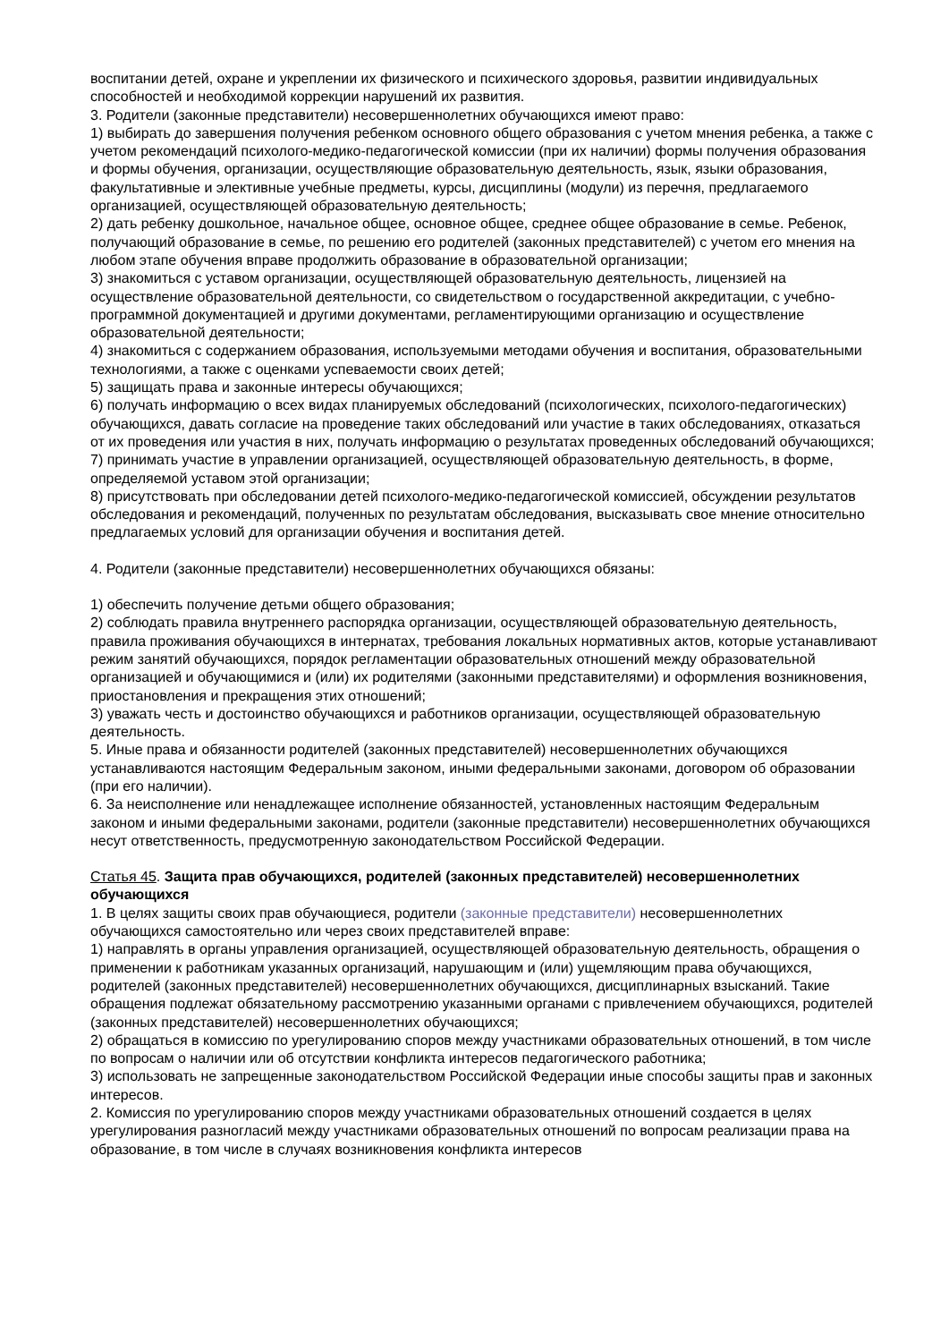воспитании детей, охране и укреплении их физического и психического здоровья, развитии индивидуальных способностей и необходимой коррекции нарушений их развития.
3. Родители (законные представители) несовершеннолетних обучающихся имеют право:
1) выбирать до завершения получения ребенком основного общего образования с учетом мнения ребенка, а также с учетом рекомендаций психолого-медико-педагогической комиссии (при их наличии) формы получения образования и формы обучения, организации, осуществляющие образовательную деятельность, язык, языки образования, факультативные и элективные учебные предметы, курсы, дисциплины (модули) из перечня, предлагаемого организацией, осуществляющей образовательную деятельность;
2) дать ребенку дошкольное, начальное общее, основное общее, среднее общее образование в семье. Ребенок, получающий образование в семье, по решению его родителей (законных представителей) с учетом его мнения на любом этапе обучения вправе продолжить образование в образовательной организации;
3) знакомиться с уставом организации, осуществляющей образовательную деятельность, лицензией на осуществление образовательной деятельности, со свидетельством о государственной аккредитации, с учебно-программной документацией и другими документами, регламентирующими организацию и осуществление образовательной деятельности;
4) знакомиться с содержанием образования, используемыми методами обучения и воспитания, образовательными технологиями, а также с оценками успеваемости своих детей;
5) защищать права и законные интересы обучающихся;
6) получать информацию о всех видах планируемых обследований (психологических, психолого-педагогических) обучающихся, давать согласие на проведение таких обследований или участие в таких обследованиях, отказаться от их проведения или участия в них, получать информацию о результатах проведенных обследований обучающихся;
7) принимать участие в управлении организацией, осуществляющей образовательную деятельность, в форме, определяемой уставом этой организации;
8) присутствовать при обследовании детей психолого-медико-педагогической комиссией, обсуждении результатов обследования и рекомендаций, полученных по результатам обследования, высказывать свое мнение относительно предлагаемых условий для организации обучения и воспитания детей.
4. Родители (законные представители) несовершеннолетних обучающихся обязаны:
1) обеспечить получение детьми общего образования;
2) соблюдать правила внутреннего распорядка организации, осуществляющей образовательную деятельность, правила проживания обучающихся в интернатах, требования локальных нормативных актов, которые устанавливают режим занятий обучающихся, порядок регламентации образовательных отношений между образовательной организацией и обучающимися и (или) их родителями (законными представителями) и оформления возникновения, приостановления и прекращения этих отношений;
3) уважать честь и достоинство обучающихся и работников организации, осуществляющей образовательную деятельность.
5. Иные права и обязанности родителей (законных представителей) несовершеннолетних обучающихся устанавливаются настоящим Федеральным законом, иными федеральными законами, договором об образовании (при его наличии).
6. За неисполнение или ненадлежащее исполнение обязанностей, установленных настоящим Федеральным законом и иными федеральными законами, родители (законные представители) несовершеннолетних обучающихся несут ответственность, предусмотренную законодательством Российской Федерации.
Статья 45. Защита прав обучающихся, родителей (законных представителей) несовершеннолетних обучающихся
1. В целях защиты своих прав обучающиеся, родители (законные представители) несовершеннолетних обучающихся самостоятельно или через своих представителей вправе:
1) направлять в органы управления организацией, осуществляющей образовательную деятельность, обращения о применении к работникам указанных организаций, нарушающим и (или) ущемляющим права обучающихся, родителей (законных представителей) несовершеннолетних обучающихся, дисциплинарных взысканий. Такие обращения подлежат обязательному рассмотрению указанными органами с привлечением обучающихся, родителей (законных представителей) несовершеннолетних обучающихся;
2) обращаться в комиссию по урегулированию споров между участниками образовательных отношений, в том числе по вопросам о наличии или об отсутствии конфликта интересов педагогического работника;
3) использовать не запрещенные законодательством Российской Федерации иные способы защиты прав и законных интересов.
2. Комиссия по урегулированию споров между участниками образовательных отношений создается в целях урегулирования разногласий между участниками образовательных отношений по вопросам реализации права на образование, в том числе в случаях возникновения конфликта интересов